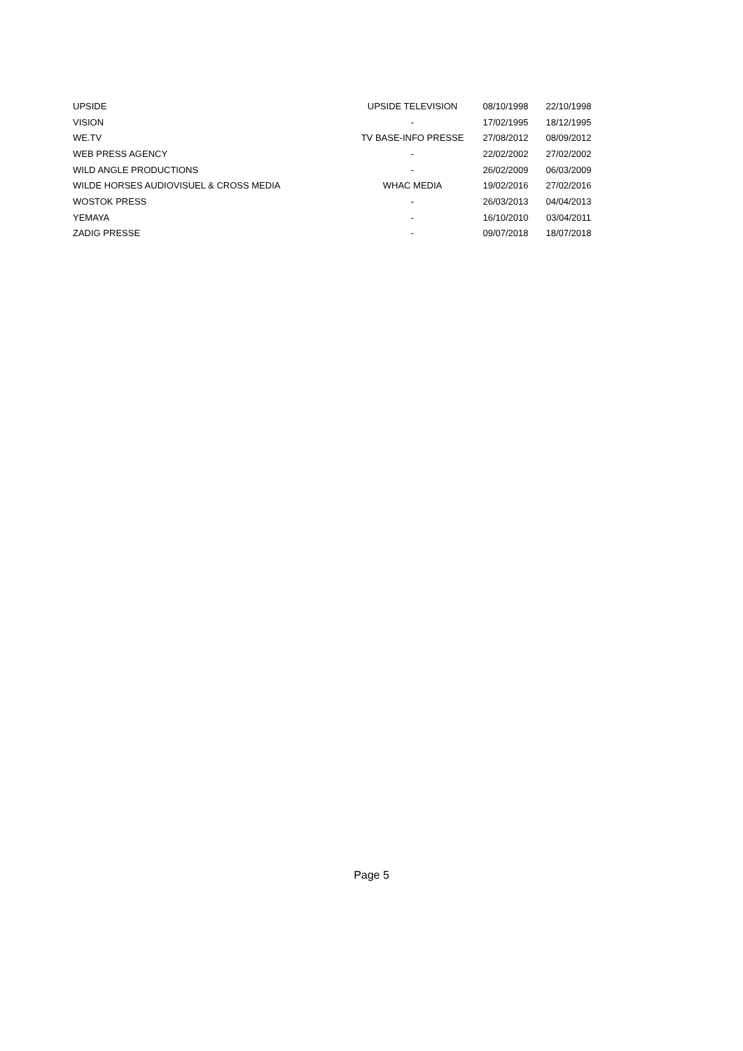| UPSIDE | UPSIDE TELEVISION | 08/10/1998 | 22/10/1998 |
| VISION | - | 17/02/1995 | 18/12/1995 |
| WE.TV | TV BASE-INFO PRESSE | 27/08/2012 | 08/09/2012 |
| WEB PRESS AGENCY | - | 22/02/2002 | 27/02/2002 |
| WILD ANGLE PRODUCTIONS | - | 26/02/2009 | 06/03/2009 |
| WILDE HORSES AUDIOVISUEL & CROSS MEDIA | WHAC MEDIA | 19/02/2016 | 27/02/2016 |
| WOSTOK PRESS | - | 26/03/2013 | 04/04/2013 |
| YEMAYA | - | 16/10/2010 | 03/04/2011 |
| ZADIG PRESSE | - | 09/07/2018 | 18/07/2018 |
Page 5